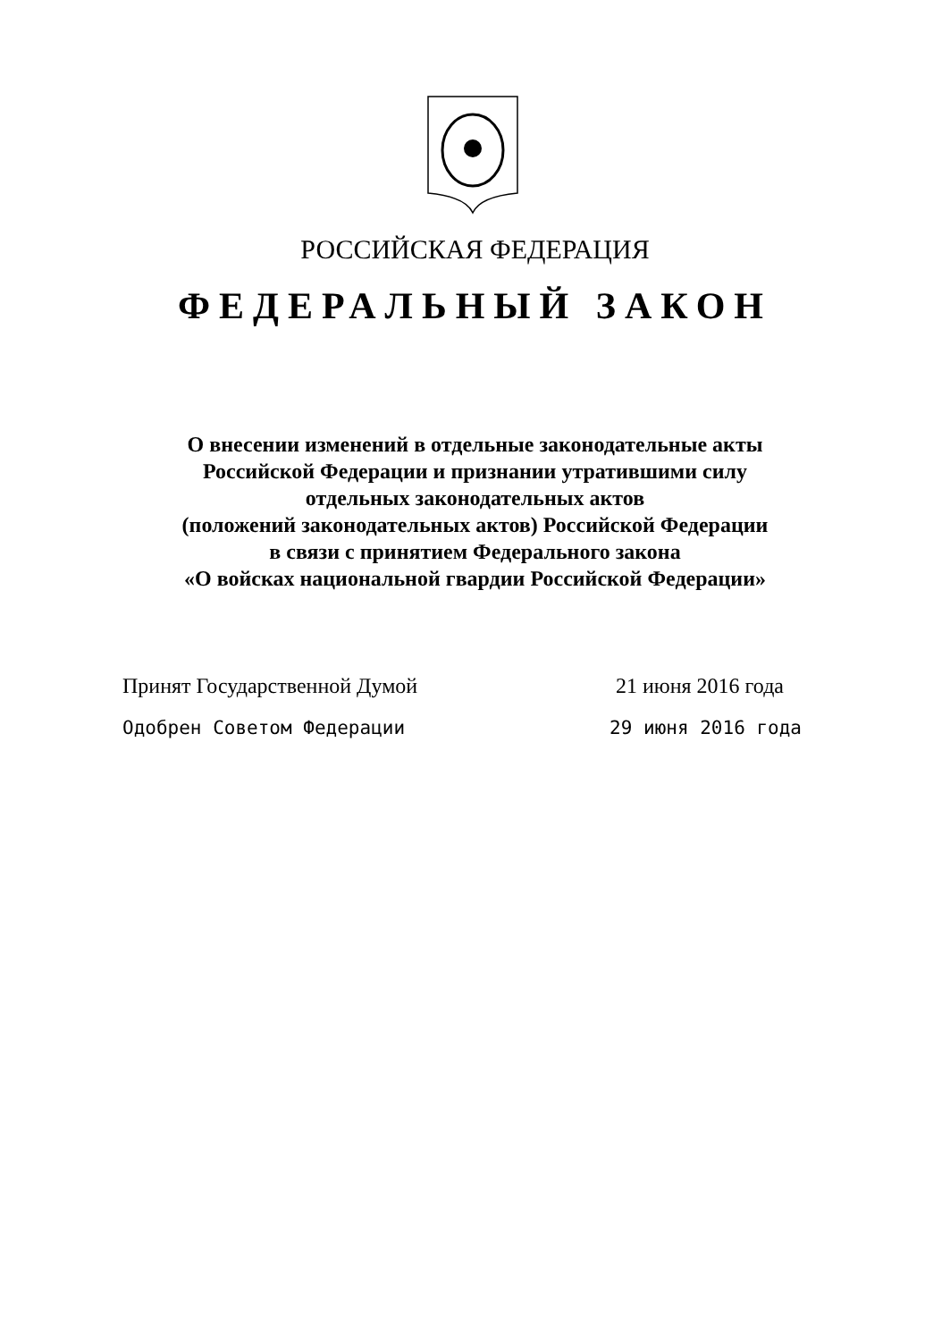РОССИЙСКАЯ ФЕДЕРАЦИЯ
ФЕДЕРАЛЬНЫЙ ЗАКОН
О внесении изменений в отдельные законодательные акты
Российской Федерации и признании утратившими силу
отдельных законодательных актов
(положений законодательных актов) Российской Федерации
в связи с принятием Федерального закона
«О войсках национальной гвардии Российской Федерации»
Принят Государственной Думой 21 июня 2016 года
Одобрен Советом Федерации 29 июня 2016 года